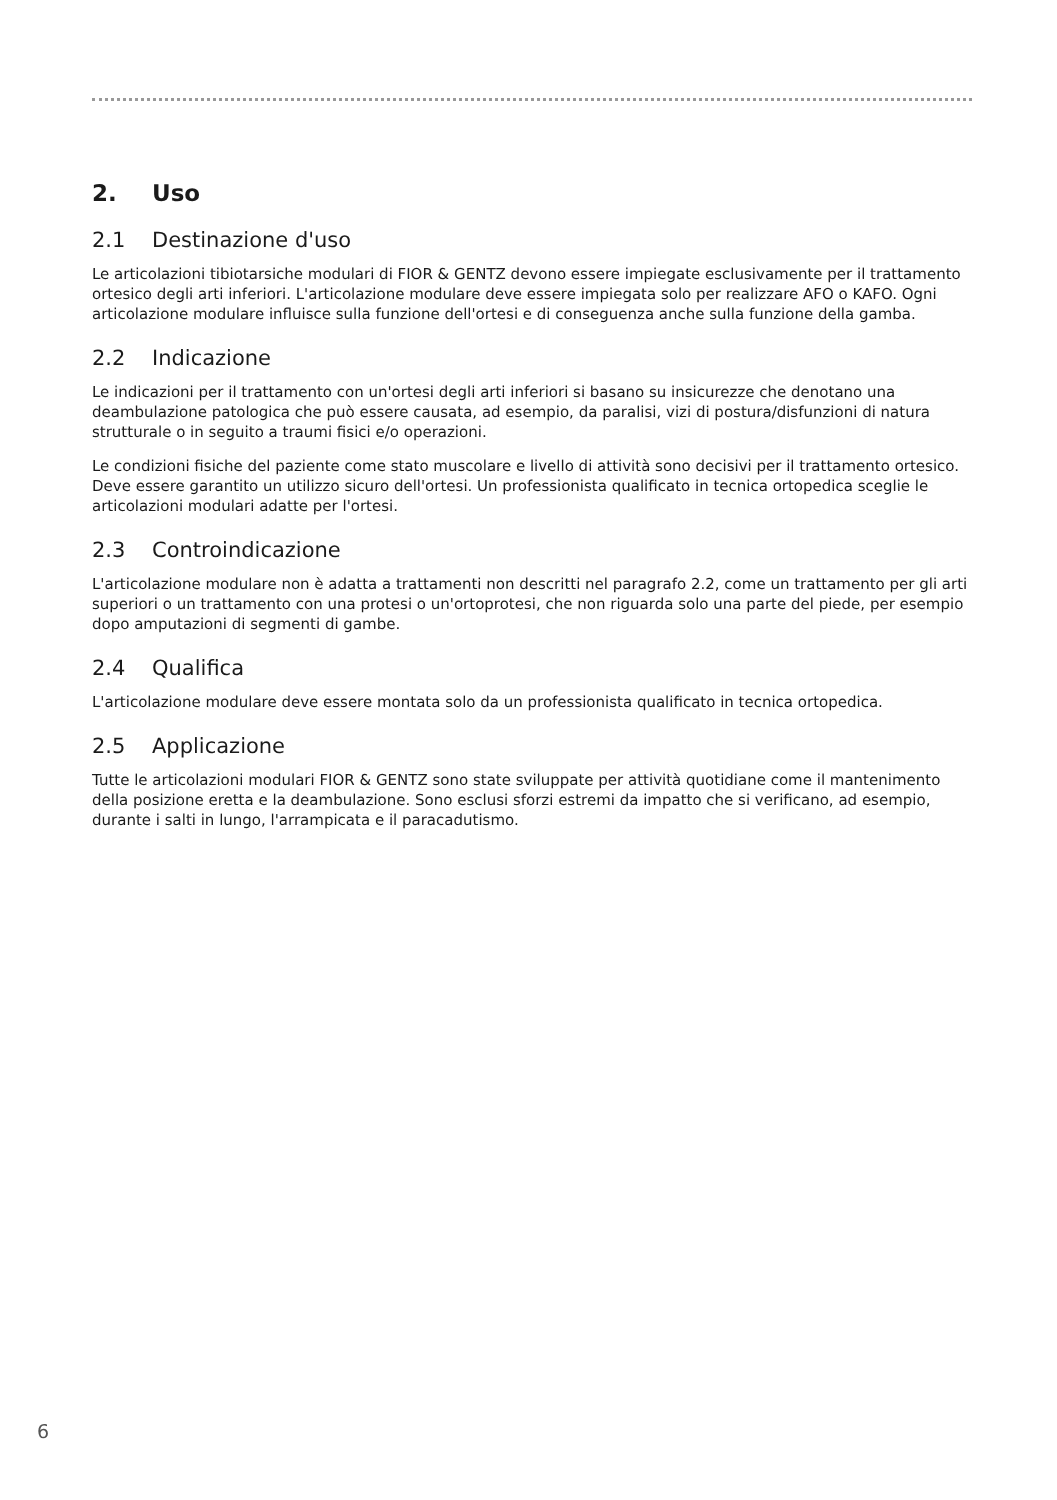2. Uso
2.1 Destinazione d'uso
Le articolazioni tibiotarsiche modulari di FIOR & GENTZ devono essere impiegate esclusivamente per il trattamento ortesico degli arti inferiori. L'articolazione modulare deve essere impiegata solo per realizzare AFO o KAFO. Ogni articolazione modulare influisce sulla funzione dell'ortesi e di conseguenza anche sulla funzione della gamba.
2.2 Indicazione
Le indicazioni per il trattamento con un'ortesi degli arti inferiori si basano su insicurezze che denotano una deambulazione patologica che può essere causata, ad esempio, da paralisi, vizi di postura/disfunzioni di natura strutturale o in seguito a traumi fisici e/o operazioni.
Le condizioni fisiche del paziente come stato muscolare e livello di attività sono decisivi per il trattamento ortesico. Deve essere garantito un utilizzo sicuro dell'ortesi. Un professionista qualificato in tecnica ortopedica sceglie le articolazioni modulari adatte per l'ortesi.
2.3 Controindicazione
L'articolazione modulare non è adatta a trattamenti non descritti nel paragrafo 2.2, come un trattamento per gli arti superiori o un trattamento con una protesi o un'ortoprotesi, che non riguarda solo una parte del piede, per esempio dopo amputazioni di segmenti di gambe.
2.4 Qualifica
L'articolazione modulare deve essere montata solo da un professionista qualificato in tecnica ortopedica.
2.5 Applicazione
Tutte le articolazioni modulari FIOR & GENTZ sono state sviluppate per attività quotidiane come il mantenimento della posizione eretta e la deambulazione. Sono esclusi sforzi estremi da impatto che si verificano, ad esempio, durante i salti in lungo, l'arrampicata e il paracadutismo.
6